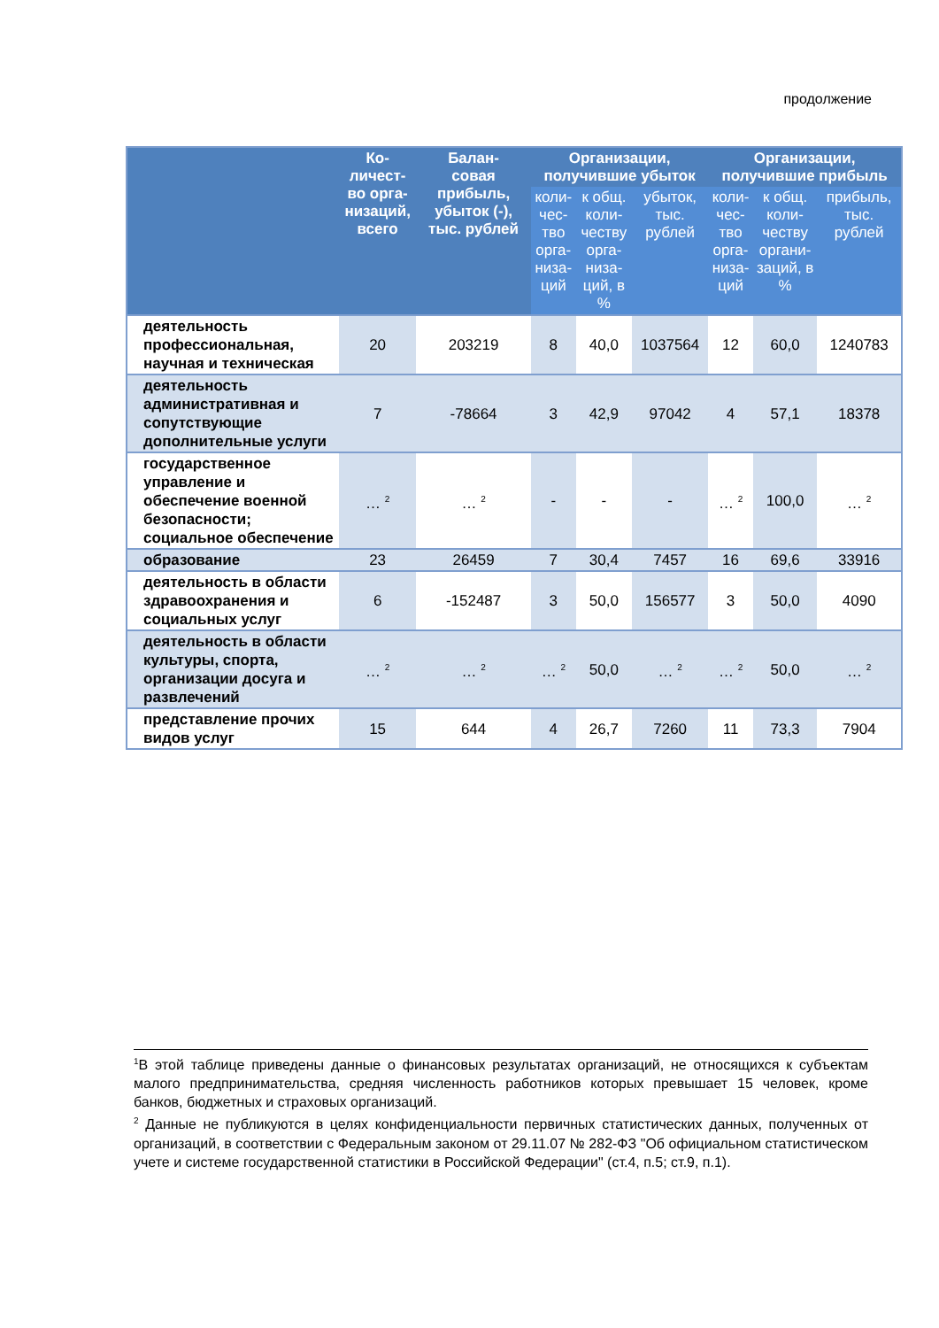продолжение
| | Ко- личест- во орга- низаций, всего | Балан- совая прибыль, убыток (-), тыс. рублей | Организации, получившие убыток | | | Организации, получившие прибыль | | |
| --- | --- | --- | --- | --- | --- | --- | --- | --- |
| | | | коли- чес- тво орга- низа- ций | к общ. коли- честву орга- низа- ций, в % | убыток, тыс. рублей | коли- чес- тво орга- низа- ций | к общ. коли- честву органи- заций, в % | прибыль, тыс. рублей |
| деятельность профессиональная, научная и техническая | 20 | 203219 | 8 | 40,0 | 1037564 | 12 | 60,0 | 1240783 |
| деятельность административная и сопутствующие дополнительные услуги | 7 | -78664 | 3 | 42,9 | 97042 | 4 | 57,1 | 18378 |
| государственное управление и обеспечение военной безопасности; социальное обеспечение | … <sup>2</sup> | … <sup>2</sup> | - | - | - | … <sup>2</sup> | 100,0 | … <sup>2</sup> |
| образование | 23 | 26459 | 7 | 30,4 | 7457 | 16 | 69,6 | 33916 |
| деятельность в области здравоохранения и социальных услуг | 6 | -152487 | 3 | 50,0 | 156577 | 3 | 50,0 | 4090 |
| деятельность в области культуры, спорта, организации досуга и развлечений | … <sup>2</sup> | … <sup>2</sup> | … <sup>2</sup> | 50,0 | … <sup>2</sup> | … <sup>2</sup> | 50,0 | … <sup>2</sup> |
| представление прочих видов услуг | 15 | 644 | 4 | 26,7 | 7260 | 11 | 73,3 | 7904 |
<sup>1</sup> В этой таблице приведены данные о финансовых результатах организаций, не относящихся к субъектам малого предпринимательства, средняя численность работников которых превышает 15 человек, кроме банков, бюджетных и страховых организаций.
<sup>2</sup> Данные не публикуются в целях конфиденциальности первичных статистических данных, полученных от организаций, в соответствии с Федеральным законом от 29.11.07 № 282-ФЗ "Об официальном статистическом учете и системе государственной статистики в Российской Федерации" (ст.4, п.5; ст.9, п.1).